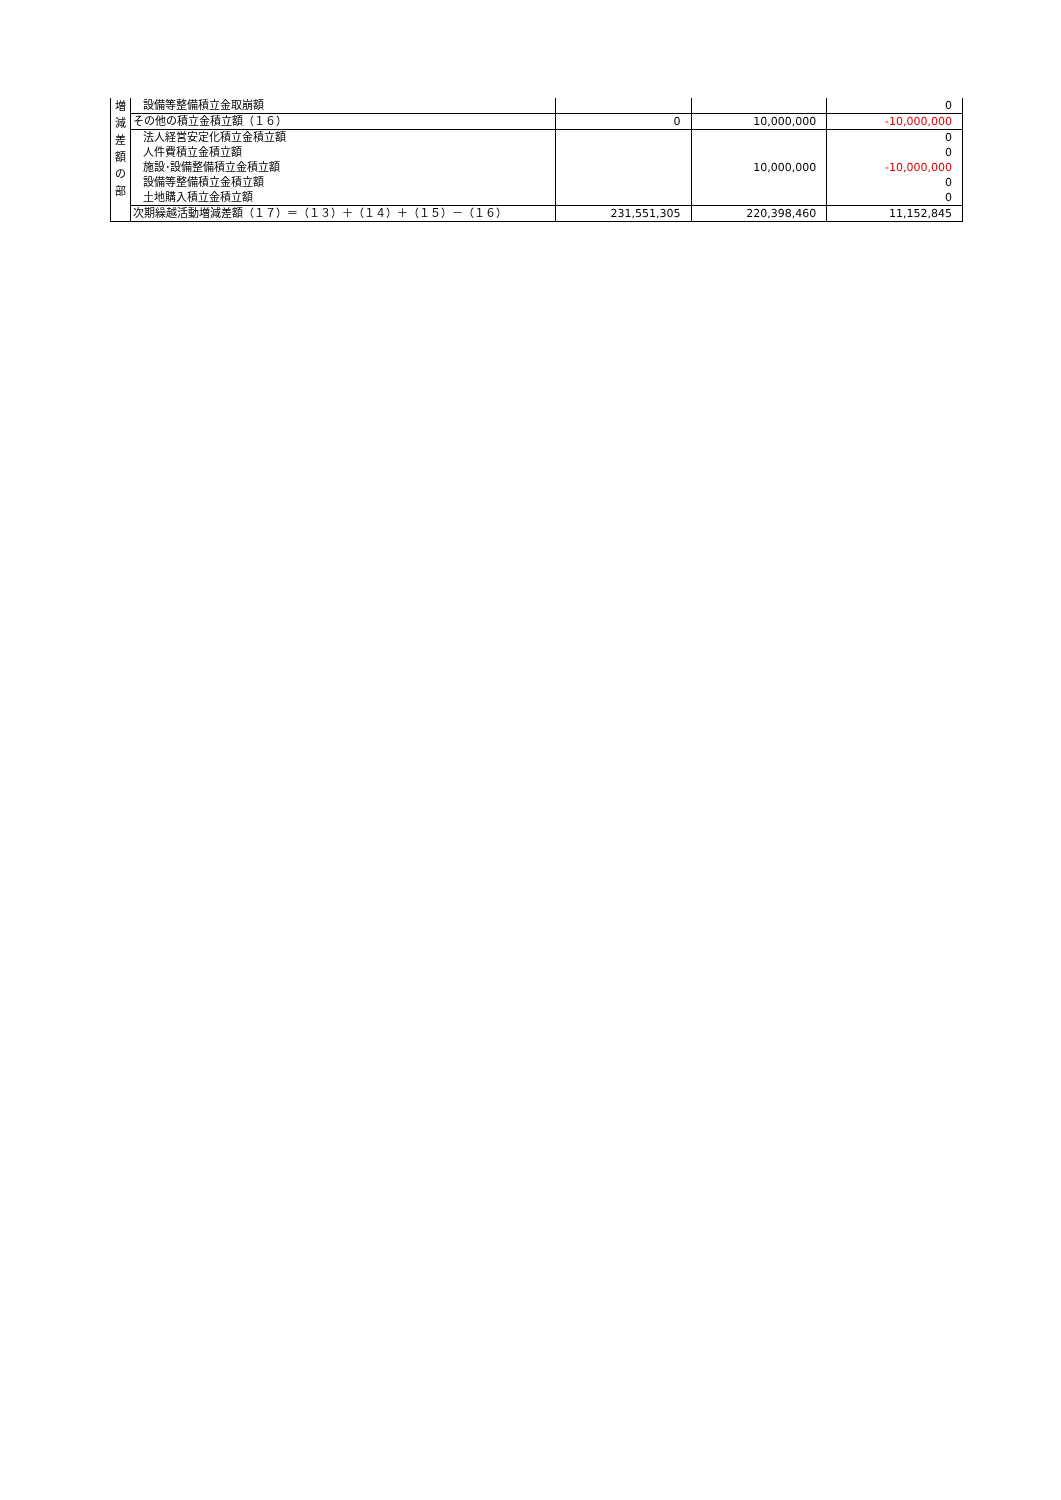| 増 減 差 額 の 部 | 設備等整備積立金取崩額 | | | 0 |
| | その他の積立金積立額（１６） | 0 | 10,000,000 | -10,000,000 |
| | 法人経営安定化積立金積立額 | | | 0 |
| | 人件費積立金積立額 | | | 0 |
| | 施設･設備整備積立金積立額 | | 10,000,000 | -10,000,000 |
| | 設備等整備積立金積立額 | | | 0 |
| | 土地購入積立金積立額 | | | 0 |
| | 次期繰越活動増減差額（１７）＝（１３）＋（１４）＋（１５）－（１６） | 231,551,305 | 220,398,460 | 11,152,845 |